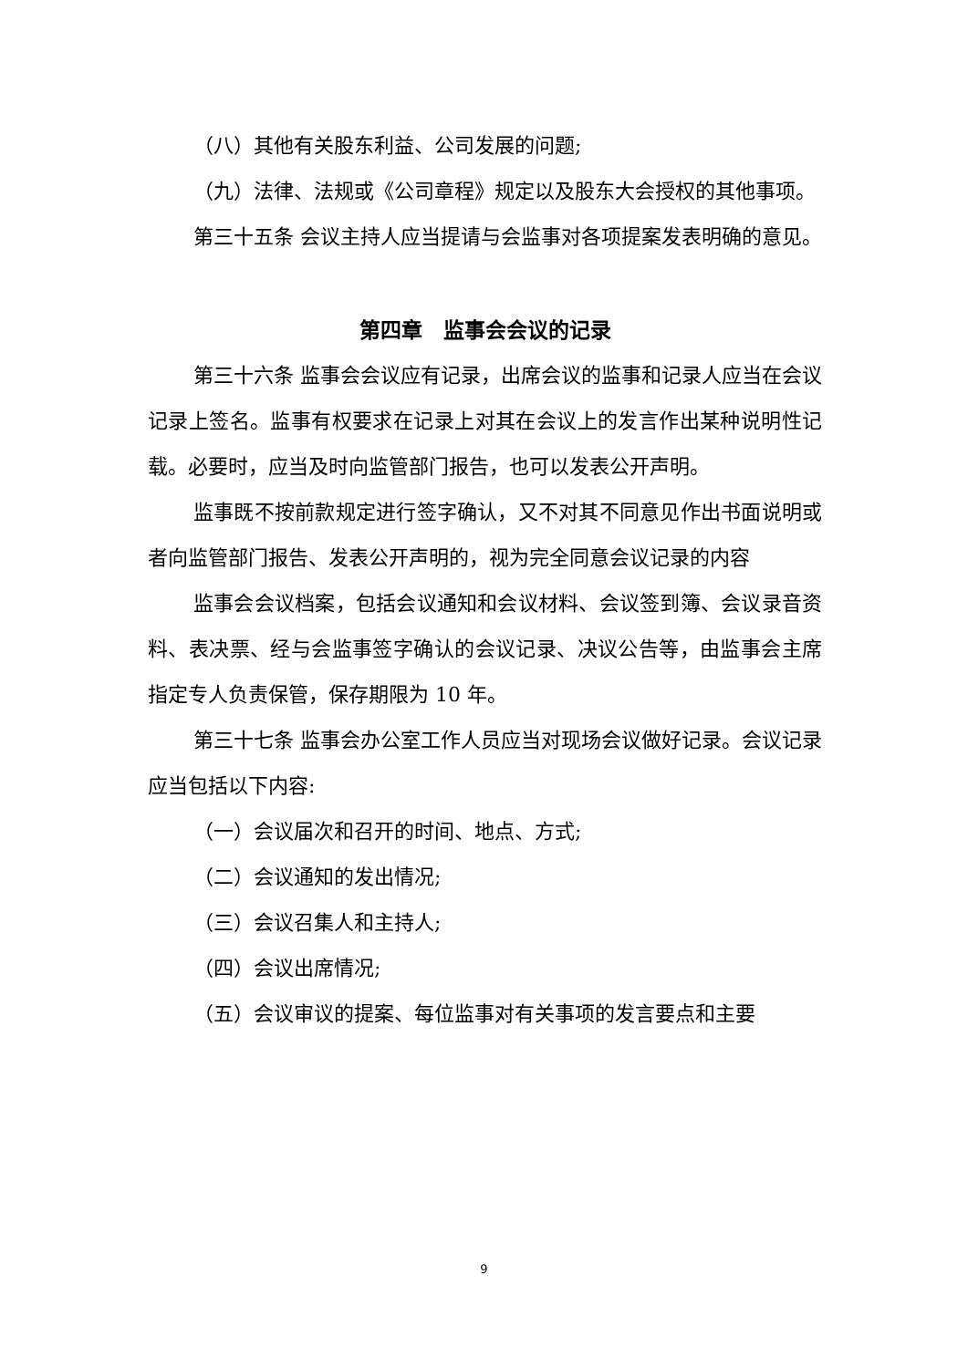（八）其他有关股东利益、公司发展的问题;
（九）法律、法规或《公司章程》规定以及股东大会授权的其他事项。
第三十五条 会议主持人应当提请与会监事对各项提案发表明确的意见。
第四章　监事会会议的记录
第三十六条 监事会会议应有记录，出席会议的监事和记录人应当在会议记录上签名。监事有权要求在记录上对其在会议上的发言作出某种说明性记载。必要时，应当及时向监管部门报告，也可以发表公开声明。
监事既不按前款规定进行签字确认，又不对其不同意见作出书面说明或者向监管部门报告、发表公开声明的，视为完全同意会议记录的内容
监事会会议档案，包括会议通知和会议材料、会议签到簿、会议录音资料、表决票、经与会监事签字确认的会议记录、决议公告等，由监事会主席指定专人负责保管，保存期限为 10 年。
第三十七条 监事会办公室工作人员应当对现场会议做好记录。会议记录应当包括以下内容:
（一）会议届次和召开的时间、地点、方式;
（二）会议通知的发出情况;
（三）会议召集人和主持人;
（四）会议出席情况;
（五）会议审议的提案、每位监事对有关事项的发言要点和主要
9